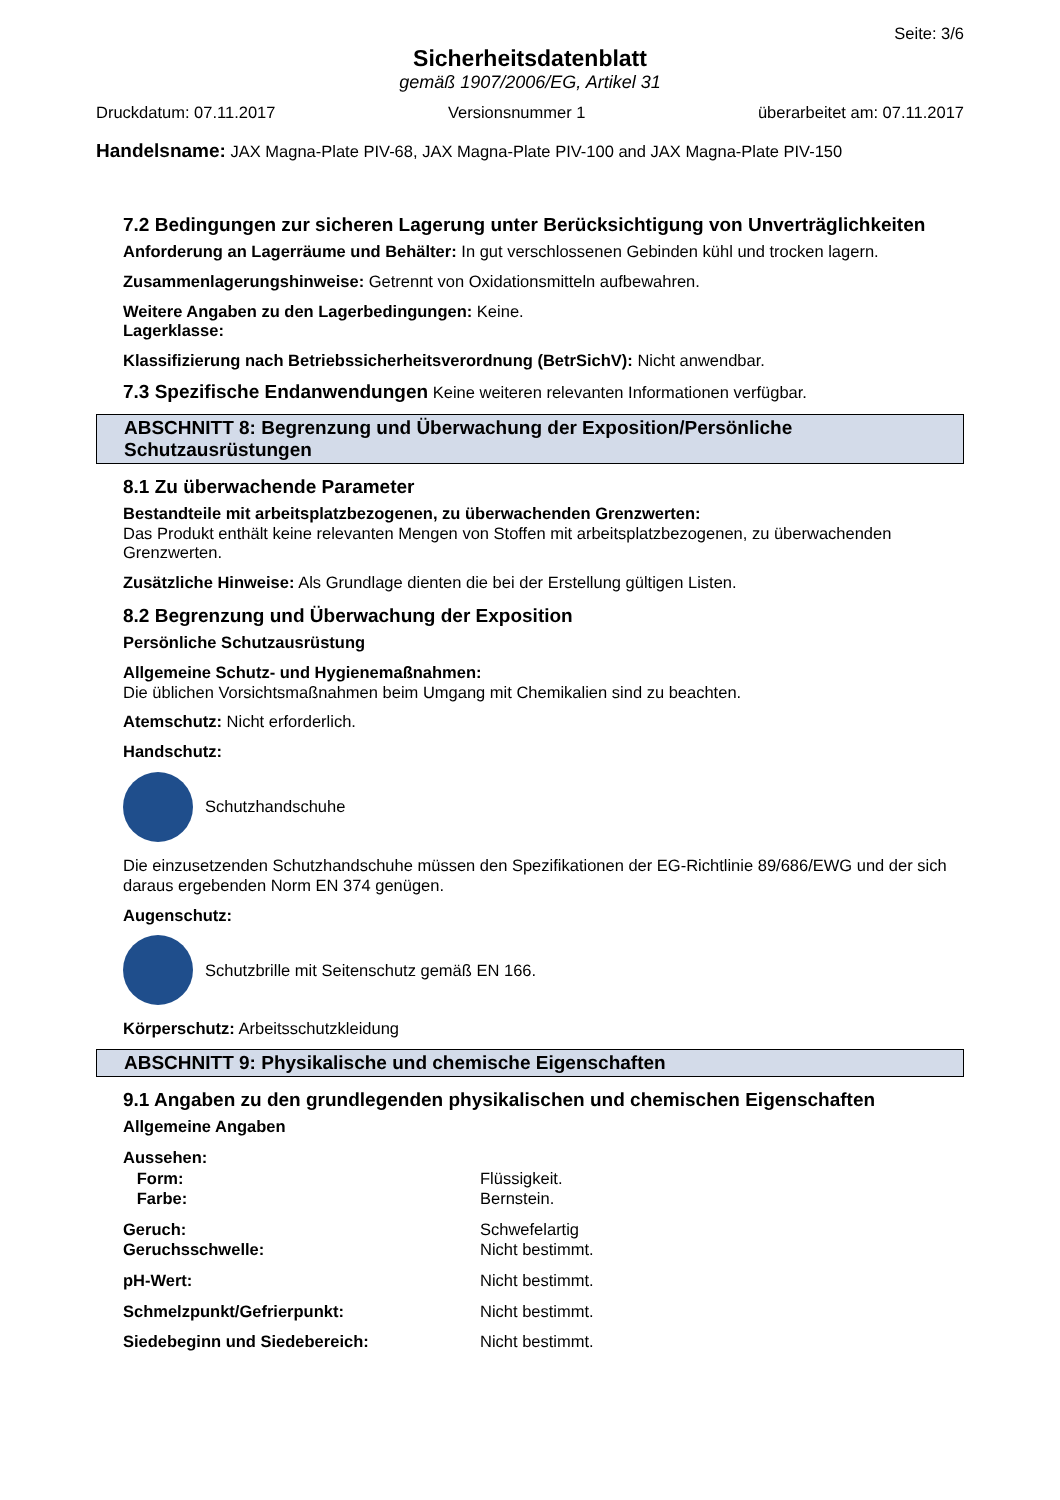Seite: 3/6
Sicherheitsdatenblatt
gemäß 1907/2006/EG, Artikel 31
Druckdatum: 07.11.2017 Versionsnummer 1 überarbeitet am: 07.11.2017
Handelsname: JAX Magna-Plate PIV-68, JAX Magna-Plate PIV-100 and JAX Magna-Plate PIV-150
7.2 Bedingungen zur sicheren Lagerung unter Berücksichtigung von Unverträglichkeiten
Anforderung an Lagerräume und Behälter: In gut verschlossenen Gebinden kühl und trocken lagern.
Zusammenlagerungshinweise: Getrennt von Oxidationsmitteln aufbewahren.
Weitere Angaben zu den Lagerbedingungen: Keine.
Lagerklasse:
Klassifizierung nach Betriebssicherheitsverordnung (BetrSichV): Nicht anwendbar.
7.3 Spezifische Endanwendungen Keine weiteren relevanten Informationen verfügbar.
ABSCHNITT 8: Begrenzung und Überwachung der Exposition/Persönliche Schutzausrüstungen
8.1 Zu überwachende Parameter
Bestandteile mit arbeitsplatzbezogenen, zu überwachenden Grenzwerten:
Das Produkt enthält keine relevanten Mengen von Stoffen mit arbeitsplatzbezogenen, zu überwachenden Grenzwerten.
Zusätzliche Hinweise: Als Grundlage dienten die bei der Erstellung gültigen Listen.
8.2 Begrenzung und Überwachung der Exposition
Persönliche Schutzausrüstung
Allgemeine Schutz- und Hygienemaßnahmen:
Die üblichen Vorsichtsmaßnahmen beim Umgang mit Chemikalien sind zu beachten.
Atemschutz: Nicht erforderlich.
Handschutz:
Schutzhandschuhe
Die einzusetzenden Schutzhandschuhe müssen den Spezifikationen der EG-Richtlinie 89/686/EWG und der sich daraus ergebenden Norm EN 374 genügen.
Augenschutz:
Schutzbrille mit Seitenschutz gemäß EN 166.
Körperschutz: Arbeitsschutzkleidung
ABSCHNITT 9: Physikalische und chemische Eigenschaften
9.1 Angaben zu den grundlegenden physikalischen und chemischen Eigenschaften
Allgemeine Angaben
| Aussehen: | |
| Form: | Flüssigkeit. |
| Farbe: | Bernstein. |
| Geruch: | Schwefelartig |
| Geruchsschwelle: | Nicht bestimmt. |
| pH-Wert: | Nicht bestimmt. |
| Schmelzpunkt/Gefrierpunkt: | Nicht bestimmt. |
| Siedebeginn und Siedebereich: | Nicht bestimmt. |